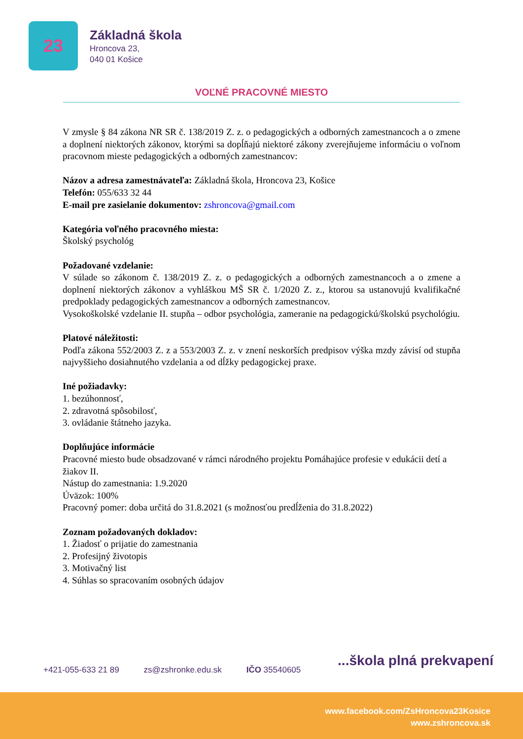23
Základná škola
Hroncova 23,
040 01 Košice
VOĽNÉ PRACOVNÉ MIESTO
V zmysle § 84 zákona NR SR č. 138/2019 Z. z. o pedagogických a odborných zamestnancoch a o zmene a doplnení niektorých zákonov, ktorými sa dopĺňajú niektoré zákony zverejňujeme informáciu o voľnom pracovnom mieste pedagogických a odborných zamestnancov:
Názov a adresa zamestnávateľa: Základná škola, Hroncova 23, Košice
Telefón: 055/633 32 44
E-mail pre zasielanie dokumentov: zshroncova@gmail.com
Kategória voľného pracovného miesta:
Školský psychológ
Požadované vzdelanie:
V súlade so zákonom č. 138/2019 Z. z. o pedagogických a odborných zamestnancoch a o zmene a doplnení niektorých zákonov a vyhláškou MŠ SR č. 1/2020 Z. z., ktorou sa ustanovujú kvalifikačné predpoklady pedagogických zamestnancov a odborných zamestnancov.
Vysokoškolské vzdelanie II. stupňa – odbor psychológia, zameranie na pedagogickú/školskú psychológiu.
Platové náležitosti:
Podľa zákona 552/2003 Z. z a 553/2003 Z. z. v znení neskorších predpisov výška mzdy závisí od stupňa najvyššieho dosiahnutého vzdelania a od dĺžky pedagogickej praxe.
Iné požiadavky:
1. bezúhonnosť,
2. zdravotná spôsobilosť,
3. ovládanie štátneho jazyka.
Doplňujúce informácie
Pracovné miesto bude obsadzované v rámci národného projektu Pomáhajúce profesie v edukácii detí a žiakov II.
Nástup do zamestnania: 1.9.2020
Úväzok: 100%
Pracovný pomer: doba určitá do 31.8.2021 (s možnosťou predĺženia do 31.8.2022)
Zoznam požadovaných dokladov:
1. Žiadosť o prijatie do zamestnania
2. Profesijný životopis
3. Motivačný list
4. Súhlas so spracovaním osobných údajov
...škola plná prekvapení
+421-055-633 21 89 zs@zshronke.edu.sk IČO 35540605
www.facebook.com/ZsHroncova23Kosice
www.zshroncova.sk